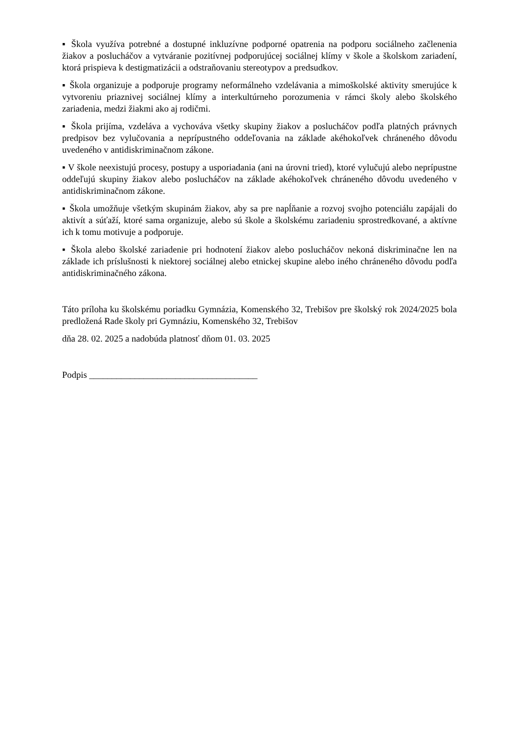▪ Škola využíva potrebné a dostupné inkluzívne podporné opatrenia na podporu sociálneho začlenenia žiakov a poslucháčov a vytváranie pozitívnej podporujúcej sociálnej klímy v škole a školskom zariadení, ktorá prispieva k destigmatizácii a odstraňovaniu stereotypov a predsudkov.
▪ Škola organizuje a podporuje programy neformálneho vzdelávania a mimoškolské aktivity smerujúce k vytvoreniu priaznivej sociálnej klímy a interkultúrneho porozumenia v rámci školy alebo školského zariadenia, medzi žiakmi ako aj rodičmi.
▪ Škola prijíma, vzdeláva a vychováva všetky skupiny žiakov a poslucháčov podľa platných právnych predpisov bez vylučovania a neprípustného oddeľovania na základe akéhokoľvek chráneného dôvodu uvedeného v antidiskriminačnom zákone.
▪ V škole neexistujú procesy, postupy a usporiadania (ani na úrovni tried), ktoré vylučujú alebo neprípustne oddeľujú skupiny žiakov alebo poslucháčov na základe akéhokoľvek chráneného dôvodu uvedeného v antidiskriminačnom zákone.
▪ Škola umožňuje všetkým skupinám žiakov, aby sa pre napĺňanie a rozvoj svojho potenciálu zapájali do aktivít a súťaží, ktoré sama organizuje, alebo sú škole a školskému zariadeniu sprostredkované, a aktívne ich k tomu motivuje a podporuje.
▪ Škola alebo školské zariadenie pri hodnotení žiakov alebo poslucháčov nekoná diskriminačne len na základe ich príslušnosti k niektorej sociálnej alebo etnickej skupine alebo iného chráneného dôvodu podľa antidiskriminačného zákona.
Táto príloha ku školskému poriadku Gymnázia, Komenského 32, Trebišov pre školský rok 2024/2025 bola predložená Rade školy pri Gymnáziu, Komenského 32, Trebišov
dňa 28. 02. 2025 a nadobúda platnosť dňom 01. 03. 2025
Podpis _____________________________________